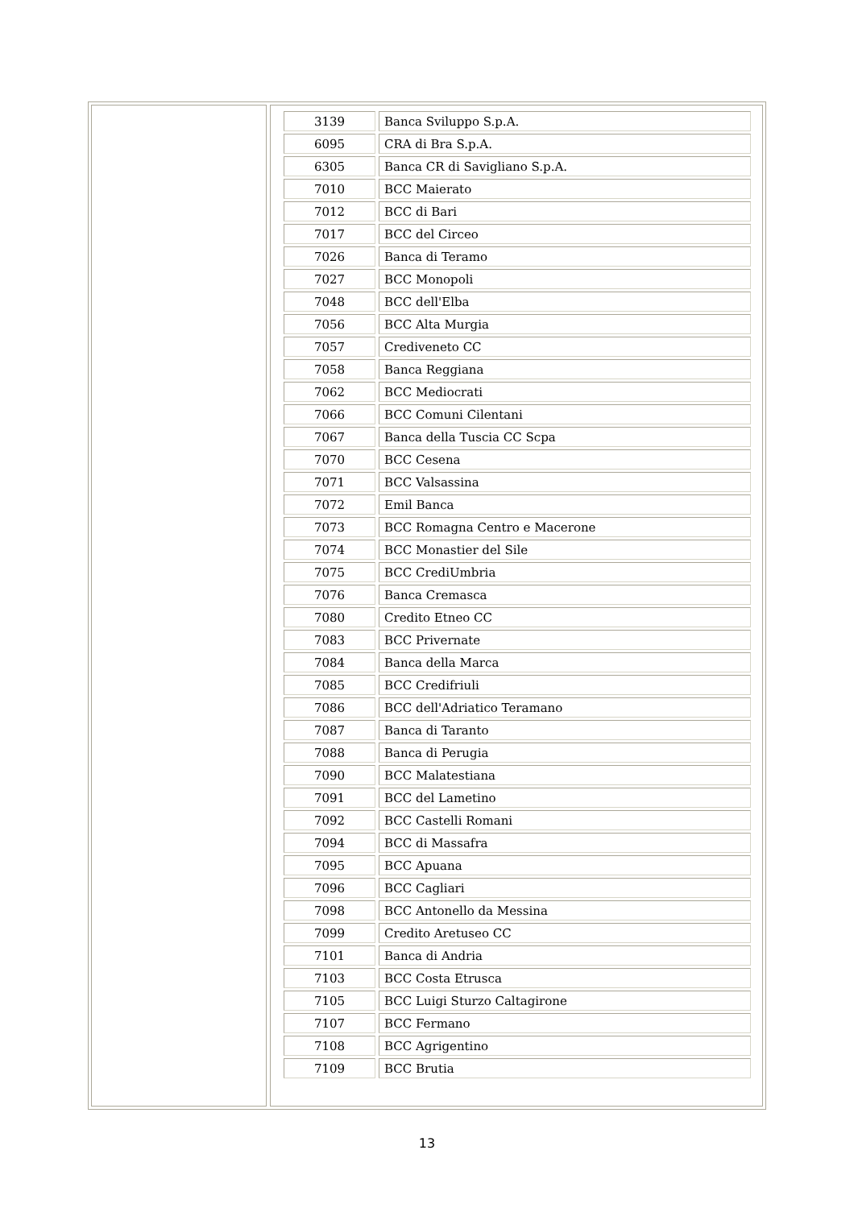| 3139 | Banca Sviluppo S.p.A. |
| 6095 | CRA di Bra S.p.A. |
| 6305 | Banca CR di Savigliano S.p.A. |
| 7010 | BCC Maierato |
| 7012 | BCC di Bari |
| 7017 | BCC del Circeo |
| 7026 | Banca di Teramo |
| 7027 | BCC Monopoli |
| 7048 | BCC dell'Elba |
| 7056 | BCC Alta Murgia |
| 7057 | Crediveneto CC |
| 7058 | Banca Reggiana |
| 7062 | BCC Mediocrati |
| 7066 | BCC Comuni Cilentani |
| 7067 | Banca della Tuscia CC Scpa |
| 7070 | BCC Cesena |
| 7071 | BCC Valsassina |
| 7072 | Emil Banca |
| 7073 | BCC Romagna Centro e Macerone |
| 7074 | BCC Monastier del Sile |
| 7075 | BCC CrediUmbria |
| 7076 | Banca Cremasca |
| 7080 | Credito Etneo CC |
| 7083 | BCC Privernate |
| 7084 | Banca della Marca |
| 7085 | BCC Credifriuli |
| 7086 | BCC dell'Adriatico Teramano |
| 7087 | Banca di Taranto |
| 7088 | Banca di Perugia |
| 7090 | BCC Malatestiana |
| 7091 | BCC del Lametino |
| 7092 | BCC Castelli Romani |
| 7094 | BCC di Massafra |
| 7095 | BCC Apuana |
| 7096 | BCC Cagliari |
| 7098 | BCC Antonello da Messina |
| 7099 | Credito Aretuseo CC |
| 7101 | Banca di Andria |
| 7103 | BCC Costa Etrusca |
| 7105 | BCC Luigi Sturzo Caltagirone |
| 7107 | BCC Fermano |
| 7108 | BCC Agrigentino |
| 7109 | BCC Brutia |
13